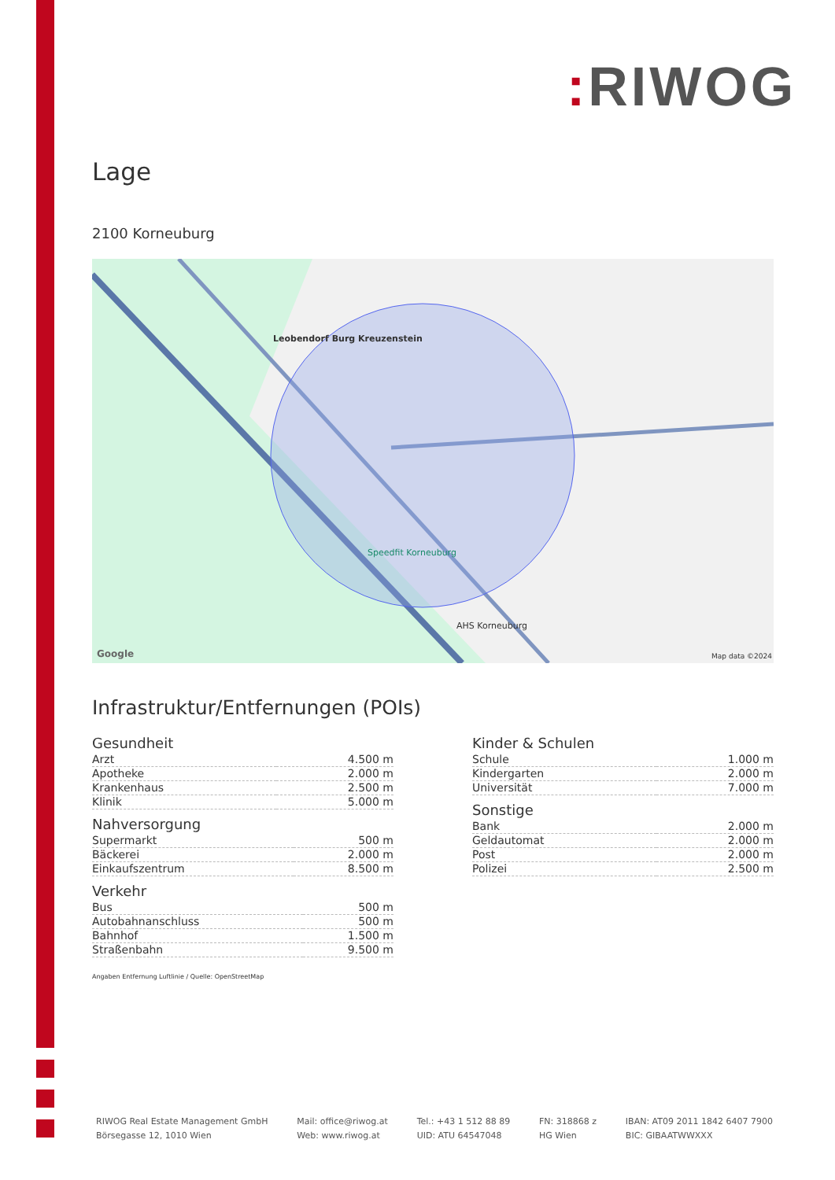: RIWOG
Lage
2100 Korneuburg
Leobendorf Burg Kreuzenstein
Speedfit Korneuburg
AHS Korneuburg
Google Map data ©2024
Infrastruktur/Entfernungen (POIs)
Gesundheit
| Arzt | 4.500 m |
| Apotheke | 2.000 m |
| Krankenhaus | 2.500 m |
| Klinik | 5.000 m |
Nahversorgung
| Supermarkt | 500 m |
| Bäckerei | 2.000 m |
| Einkaufszentrum | 8.500 m |
Verkehr
| Bus | 500 m |
| Autobahnanschluss | 500 m |
| Bahnhof | 1.500 m |
| Straßenbahn | 9.500 m |
Kinder & Schulen
| Schule | 1.000 m |
| Kindergarten | 2.000 m |
| Universität | 7.000 m |
Sonstige
| Bank | 2.000 m |
| Geldautomat | 2.000 m |
| Post | 2.000 m |
| Polizei | 2.500 m |
Angaben Entfernung Luftlinie / Quelle: OpenStreetMap
RIWOG Real Estate Management GmbH
Börsegasse 12, 1010 Wien
Mail: office@riwog.at
Web: www.riwog.at
Tel.: +43 1 512 88 89
UID: ATU 64547048
FN: 318868 z
HG Wien
IBAN: AT09 2011 1842 6407 7900
BIC: GIBAATWWXXX